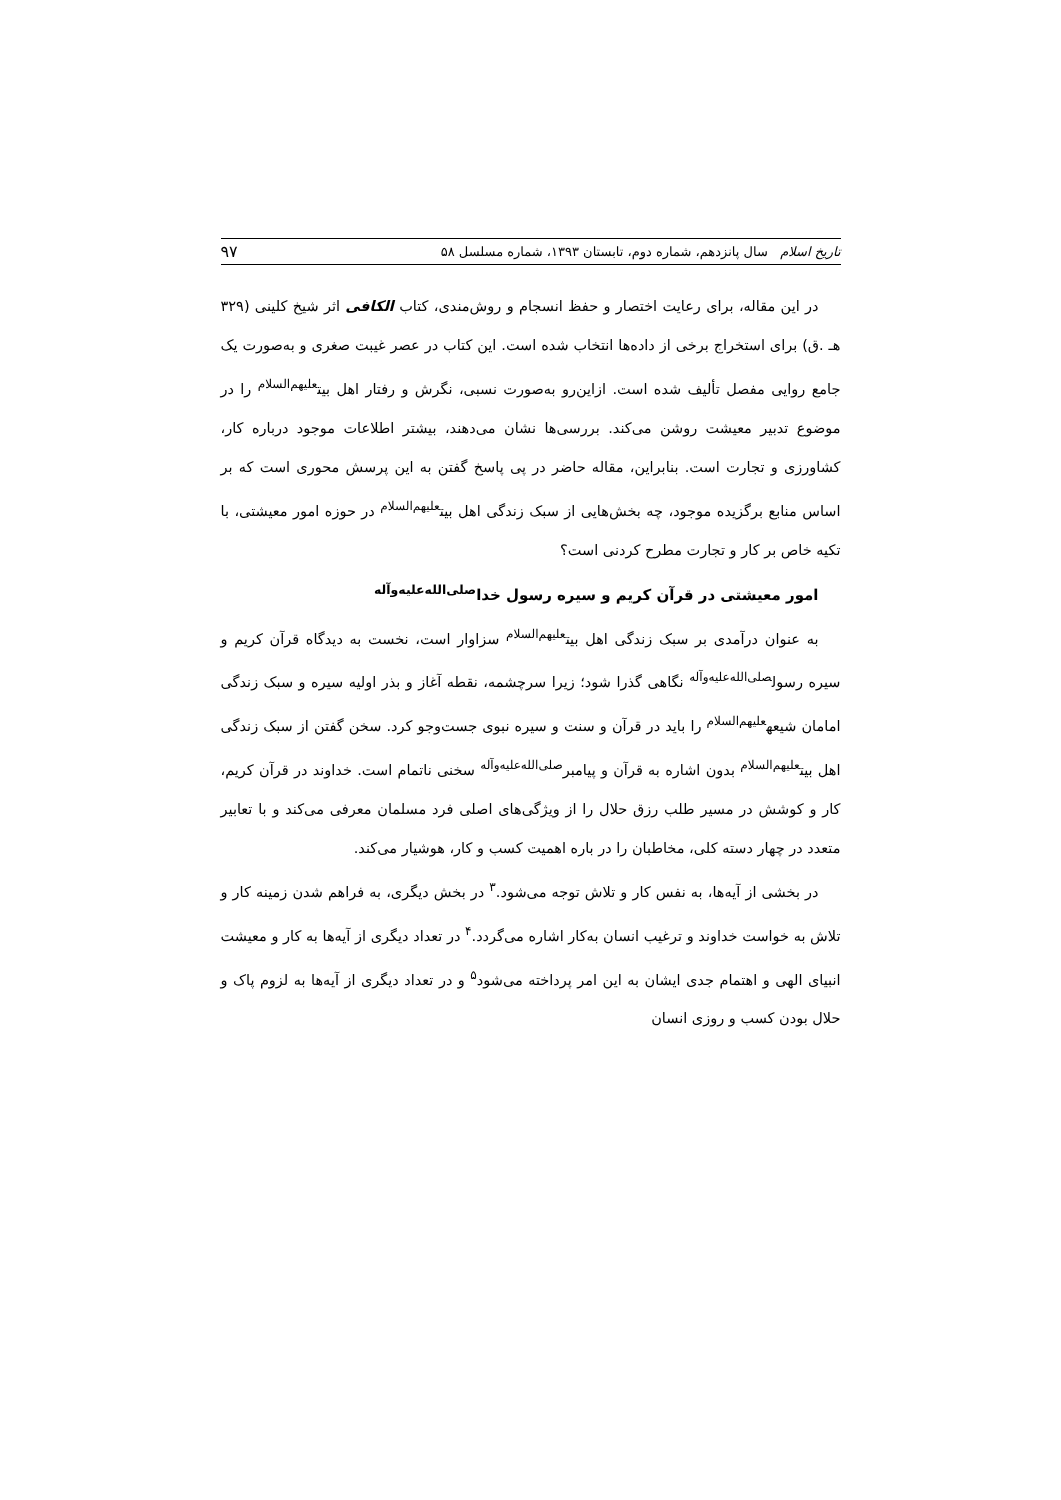تاریخ اسلام سال پانزدهم، شماره دوم، تابستان ۱۳۹۳، شماره مسلسل ۵۸ ۹۷
در این مقاله، برای رعایت اختصار و حفظ انسجام و روش‌مندی، کتاب الکافی اثر شیخ کلینی (۳۲۹ هـ .ق) برای استخراج برخی از داده‌ها انتخاب شده است. این کتاب در عصر غیبت صغری و به‌صورت یک جامع روایی مفصل تألیف شده است. ازاین‌رو به‌صورت نسبی، نگرش و رفتار اهل بیت<sup>علیهم‌السلام</sup> را در موضوع تدبیر معیشت روشن می‌کند. بررسی‌ها نشان می‌دهند، بیشتر اطلاعات موجود درباره کار، کشاورزی و تجارت است. بنابراین، مقاله حاضر در پی پاسخ گفتن به این پرسش محوری است که بر اساس منابع برگزیده موجود، چه بخش‌هایی از سبک زندگی اهل بیت<sup>علیهم‌السلام</sup> در حوزه امور معیشتی، با تکیه خاص بر کار و تجارت مطرح کردنی است؟
امور معیشتی در قرآن کریم و سیره رسول خدا<sup>صلی‌الله‌علیه‌وآله</sup>
به عنوان درآمدی بر سبک زندگی اهل بیت<sup>علیهم‌السلام</sup> سزاوار است، نخست به دیدگاه قرآن کریم و سیره رسول<sup>صلی‌الله‌علیه‌وآله</sup> نگاهی گذرا شود؛ زیرا سرچشمه، نقطه آغاز و بذر اولیه سیره و سبک زندگی امامان شیعه<sup>علیهم‌السلام</sup> را باید در قرآن و سنت و سیره نبوی جست‌وجو کرد. سخن گفتن از سبک زندگی اهل بیت<sup>علیهم‌السلام</sup> بدون اشاره به قرآن و پیامبر<sup>صلی‌الله‌علیه‌وآله</sup> سخنی ناتمام است. خداوند در قرآن کریم، کار و کوشش در مسیر طلب رزق حلال را از ویژگی‌های اصلی فرد مسلمان معرفی می‌کند و با تعابیر متعدد در چهار دسته کلی، مخاطبان را در باره اهمیت کسب و کار، هوشیار می‌کند.
در بخشی از آیه‌ها، به نفس کار و تلاش توجه می‌شود.<sup>۳</sup> در بخش دیگری، به فراهم شدن زمینه کار و تلاش به خواست خداوند و ترغیب انسان به‌کار اشاره می‌گردد.<sup>۴</sup> در تعداد دیگری از آیه‌ها به کار و معیشت انبیای الهی و اهتمام جدی ایشان به این امر پرداخته می‌شود<sup>۵</sup> و در تعداد دیگری از آیه‌ها به لزوم پاک و حلال بودن کسب و روزی انسان